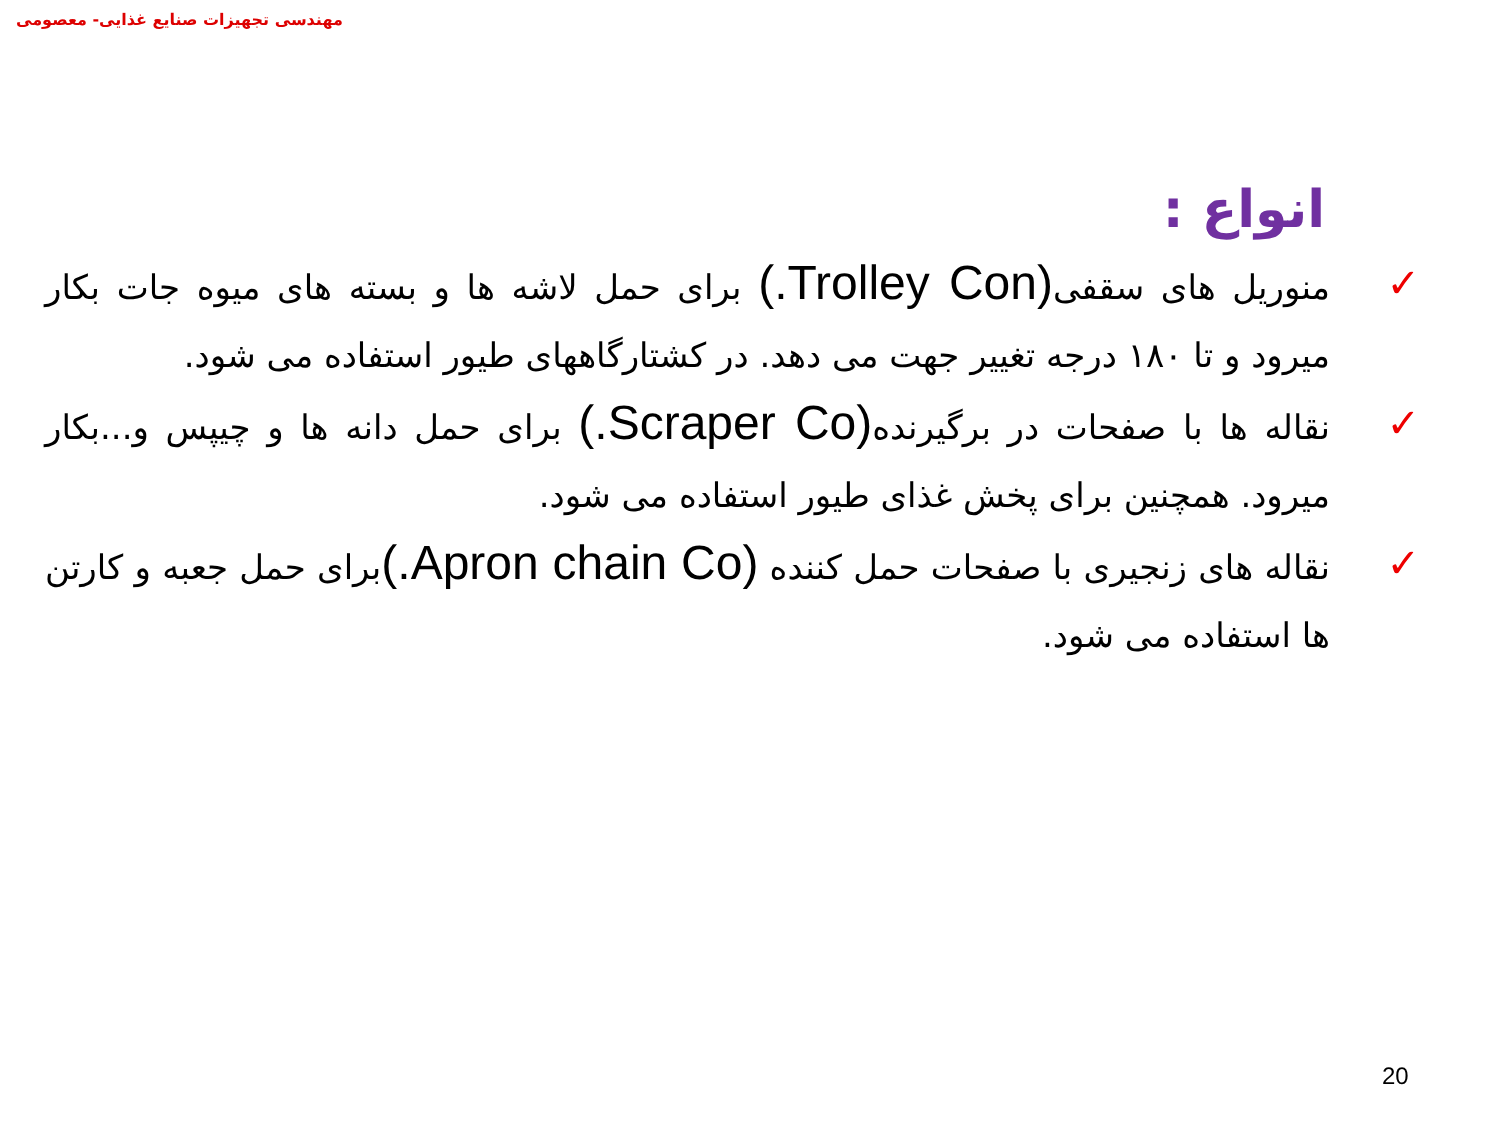مهندسی تجهیزات صنایع غذایی- معصومی
انواع :
✓ منوریل های سقفی(Trolley Con.) برای حمل لاشه ها و بسته های میوه جات بکار میرود و تا ۱۸۰ درجه تغییر جهت می دهد. در کشتارگاههای طیور استفاده می شود.
✓ نقاله ها با صفحات در برگیرنده(Scraper Co.) برای حمل دانه ها و چیپس و...بکار میرود. همچنین برای پخش غذای طیور استفاده می شود.
✓ نقاله های زنجیری با صفحات حمل کننده (Apron chain Co.) برای حمل جعبه و کارتن ها استفاده می شود.
20